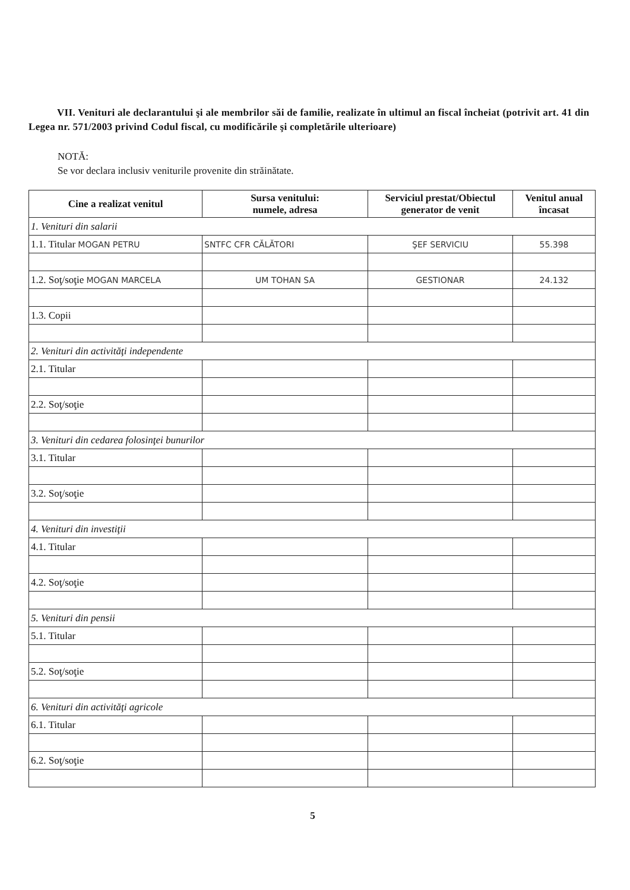VII. Venituri ale declarantului şi ale membrilor săi de familie, realizate în ultimul an fiscal încheiat (potrivit art. 41 din Legea nr. 571/2003 privind Codul fiscal, cu modificările şi completările ulterioare)
NOTĂ:
Se vor declara inclusiv veniturile provenite din străinătate.
| Cine a realizat venitul | Sursa venitului: numele, adresa | Serviciul prestat/Obiectul generator de venit | Venitul anual încasat |
| --- | --- | --- | --- |
| 1. Venituri din salarii | | | |
| 1.1. Titular MOGAN PETRU | SNTFC CFR CĂLĂTORI | ŞEF SERVICIU | 55.398 |
| 1.2. Soţ/soţie MOGAN MARCELA | UM TOHAN SA | GESTIONAR | 24.132 |
| 1.3. Copii | | | |
| 2. Venituri din activităţi independente | | | |
| 2.1. Titular | | | |
| 2.2. Soţ/soţie | | | |
| 3. Venituri din cedarea folosinţei bunurilor | | | |
| 3.1. Titular | | | |
| 3.2. Soţ/soţie | | | |
| 4. Venituri din investiţii | | | |
| 4.1. Titular | | | |
| 4.2. Soţ/soţie | | | |
| 5. Venituri din pensii | | | |
| 5.1. Titular | | | |
| 5.2. Soţ/soţie | | | |
| 6. Venituri din activităţi agricole | | | |
| 6.1. Titular | | | |
| 6.2. Soţ/soţie | | | |
5